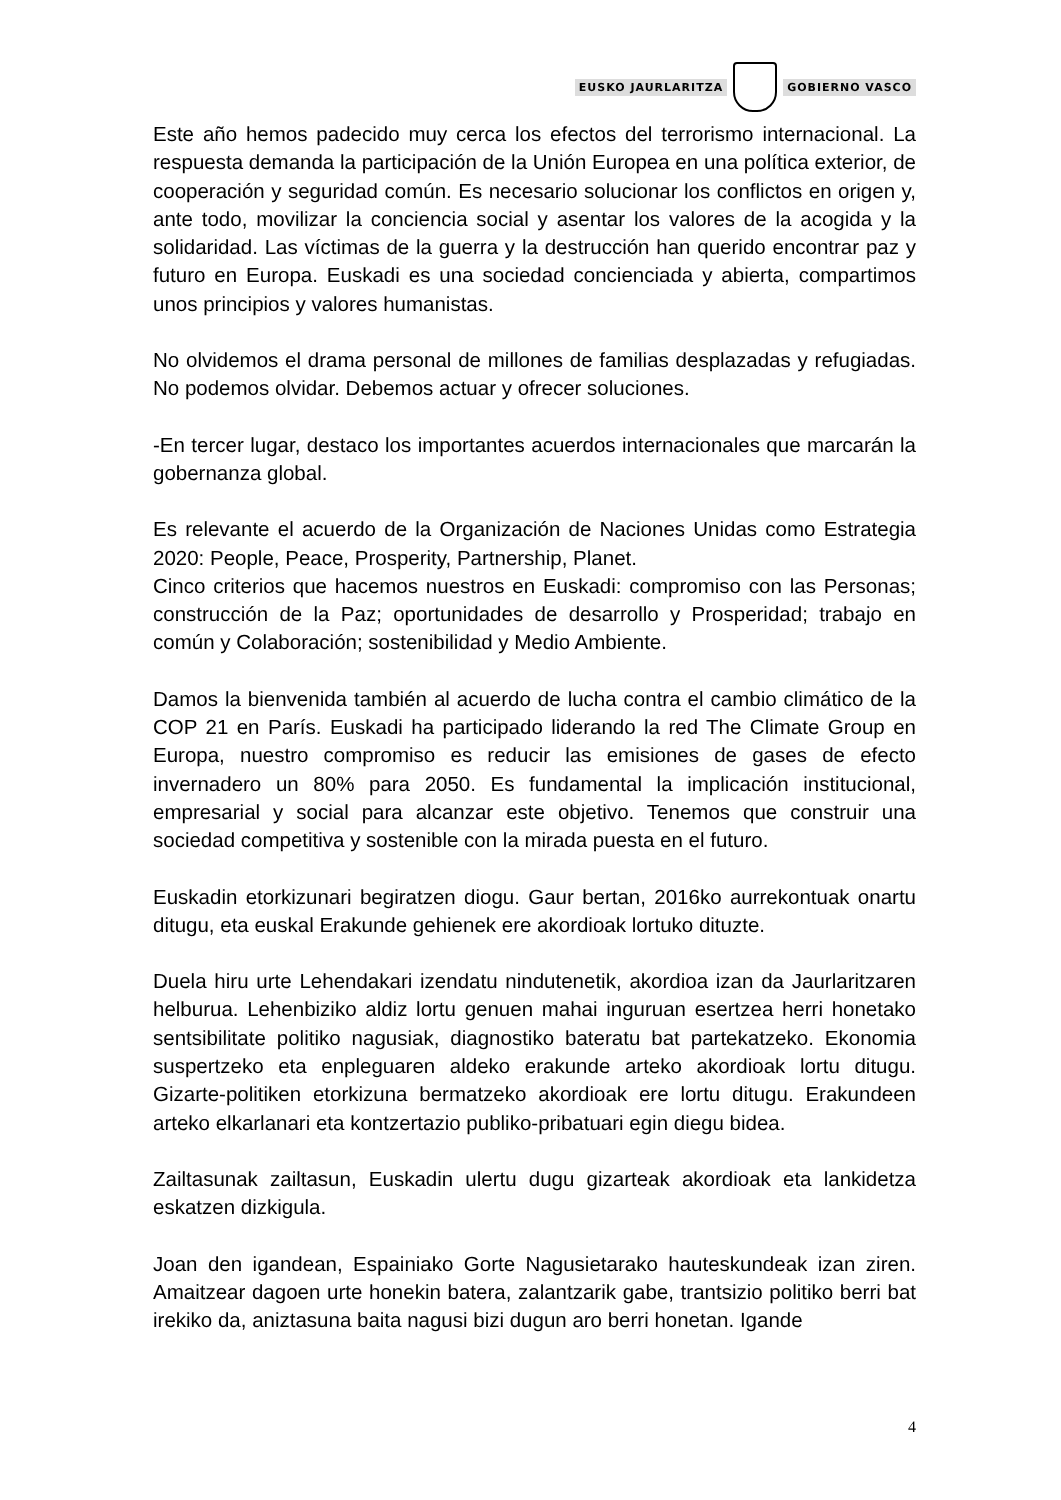EUSKO JAURLARITZA GOBIERNO VASCO
Este año hemos padecido muy cerca los efectos del terrorismo internacional. La respuesta demanda la participación de la Unión Europea en una política exterior, de cooperación y seguridad común. Es necesario solucionar los conflictos en origen y, ante todo, movilizar la conciencia social y asentar los valores de la acogida y la solidaridad. Las víctimas de la guerra y la destrucción han querido encontrar paz y futuro en Europa. Euskadi es una sociedad concienciada y abierta, compartimos unos principios y valores humanistas.
No olvidemos el drama personal de millones de familias desplazadas y refugiadas. No podemos olvidar. Debemos actuar y ofrecer soluciones.
-En tercer lugar, destaco los importantes acuerdos internacionales que marcarán la gobernanza global.
Es relevante el acuerdo de la Organización de Naciones Unidas como Estrategia 2020: People, Peace, Prosperity, Partnership, Planet.
Cinco criterios que hacemos nuestros en Euskadi: compromiso con las Personas; construcción de la Paz; oportunidades de desarrollo y Prosperidad; trabajo en común y Colaboración; sostenibilidad y Medio Ambiente.
Damos la bienvenida también al acuerdo de lucha contra el cambio climático de la COP 21 en París. Euskadi ha participado liderando la red The Climate Group en Europa, nuestro compromiso es reducir las emisiones de gases de efecto invernadero un 80% para 2050. Es fundamental la implicación institucional, empresarial y social para alcanzar este objetivo. Tenemos que construir una sociedad competitiva y sostenible con la mirada puesta en el futuro.
Euskadin etorkizunari begiratzen diogu. Gaur bertan, 2016ko aurrekontuak onartu ditugu, eta euskal Erakunde gehienek ere akordioak lortuko dituzte.
Duela hiru urte Lehendakari izendatu nindutenetik, akordioa izan da Jaurlaritzaren helburua. Lehenbiziko aldiz lortu genuen mahai inguruan esertzea herri honetako sentsibilitate politiko nagusiak, diagnostiko bateratu bat partekatzeko. Ekonomia suspertzeko eta enpleguaren aldeko erakunde arteko akordioak lortu ditugu. Gizarte-politiken etorkizuna bermatzeko akordioak ere lortu ditugu. Erakundeen arteko elkarlanari eta kontzertazio publiko-pribatuari egin diegu bidea.
Zailtasunak zailtasun, Euskadin ulertu dugu gizarteak akordioak eta lankidetza eskatzen dizkigula.
Joan den igandean, Espainiako Gorte Nagusietarako hauteskundeak izan ziren. Amaitzear dagoen urte honekin batera, zalantzarik gabe, trantsizio politiko berri bat irekiko da, aniztasuna baita nagusi bizi dugun aro berri honetan. Igande
4